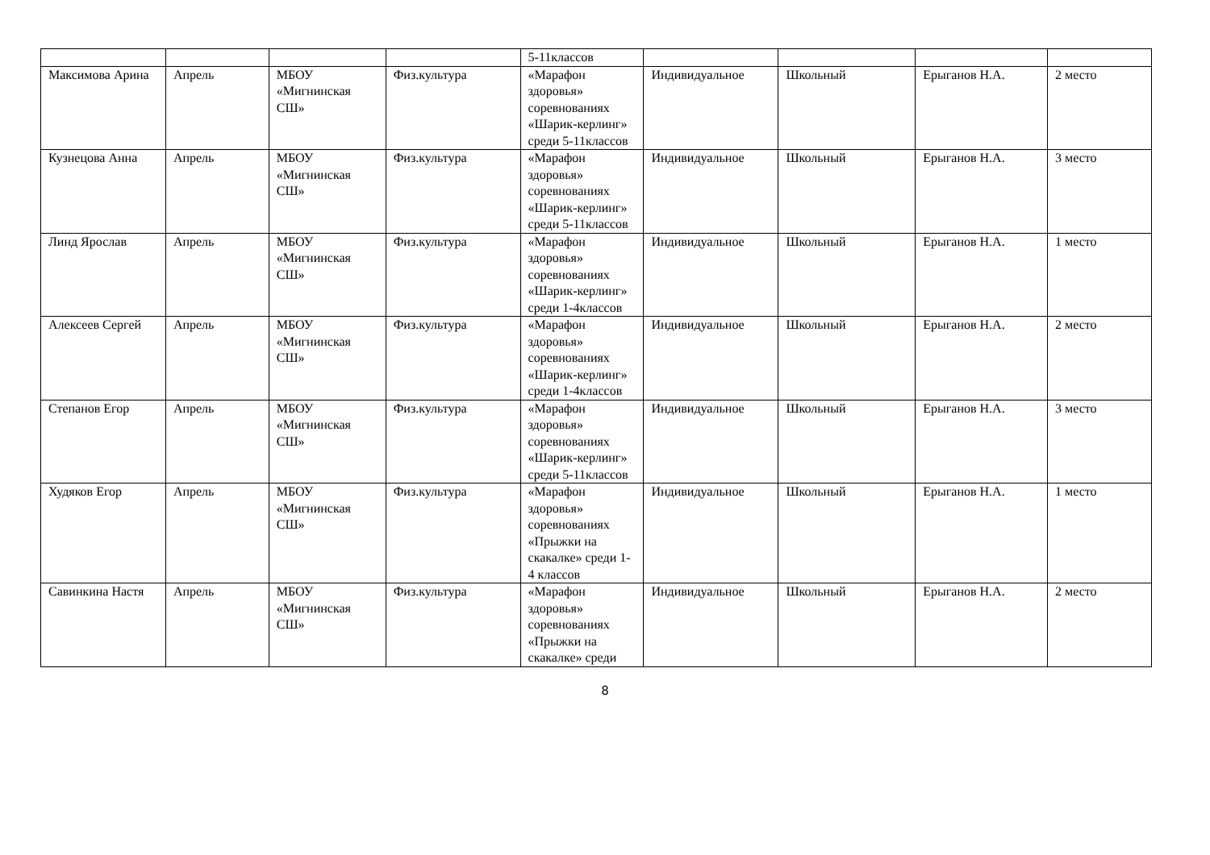| | | | | 5-11классов | | | | |
| Максимова Арина | Апрель | МБОУ «Мигнинская СШ» | Физ.культура | «Марафон здоровья» соревнованиях «Шарик-керлинг» среди 5-11классов | Индивидуальное | Школьный | Ерыганов Н.А. | 2 место |
| Кузнецова Анна | Апрель | МБОУ «Мигнинская СШ» | Физ.культура | «Марафон здоровья» соревнованиях «Шарик-керлинг» среди 5-11классов | Индивидуальное | Школьный | Ерыганов Н.А. | 3 место |
| Линд Ярослав | Апрель | МБОУ «Мигнинская СШ» | Физ.культура | «Марафон здоровья» соревнованиях «Шарик-керлинг» среди 1-4классов | Индивидуальное | Школьный | Ерыганов Н.А. | 1 место |
| Алексеев Сергей | Апрель | МБОУ «Мигнинская СШ» | Физ.культура | «Марафон здоровья» соревнованиях «Шарик-керлинг» среди 1-4классов | Индивидуальное | Школьный | Ерыганов Н.А. | 2 место |
| Степанов Егор | Апрель | МБОУ «Мигнинская СШ» | Физ.культура | «Марафон здоровья» соревнованиях «Шарик-керлинг» среди 5-11классов | Индивидуальное | Школьный | Ерыганов Н.А. | 3 место |
| Худяков Егор | Апрель | МБОУ «Мигнинская СШ» | Физ.культура | «Марафон здоровья» соревнованиях «Прыжки на скакалке» среди 1-4 классов | Индивидуальное | Школьный | Ерыганов Н.А. | 1 место |
| Савинкина Настя | Апрель | МБОУ «Мигнинская СШ» | Физ.культура | «Марафон здоровья» соревнованиях «Прыжки на скакалке» среди | Индивидуальное | Школьный | Ерыганов Н.А. | 2 место |
8